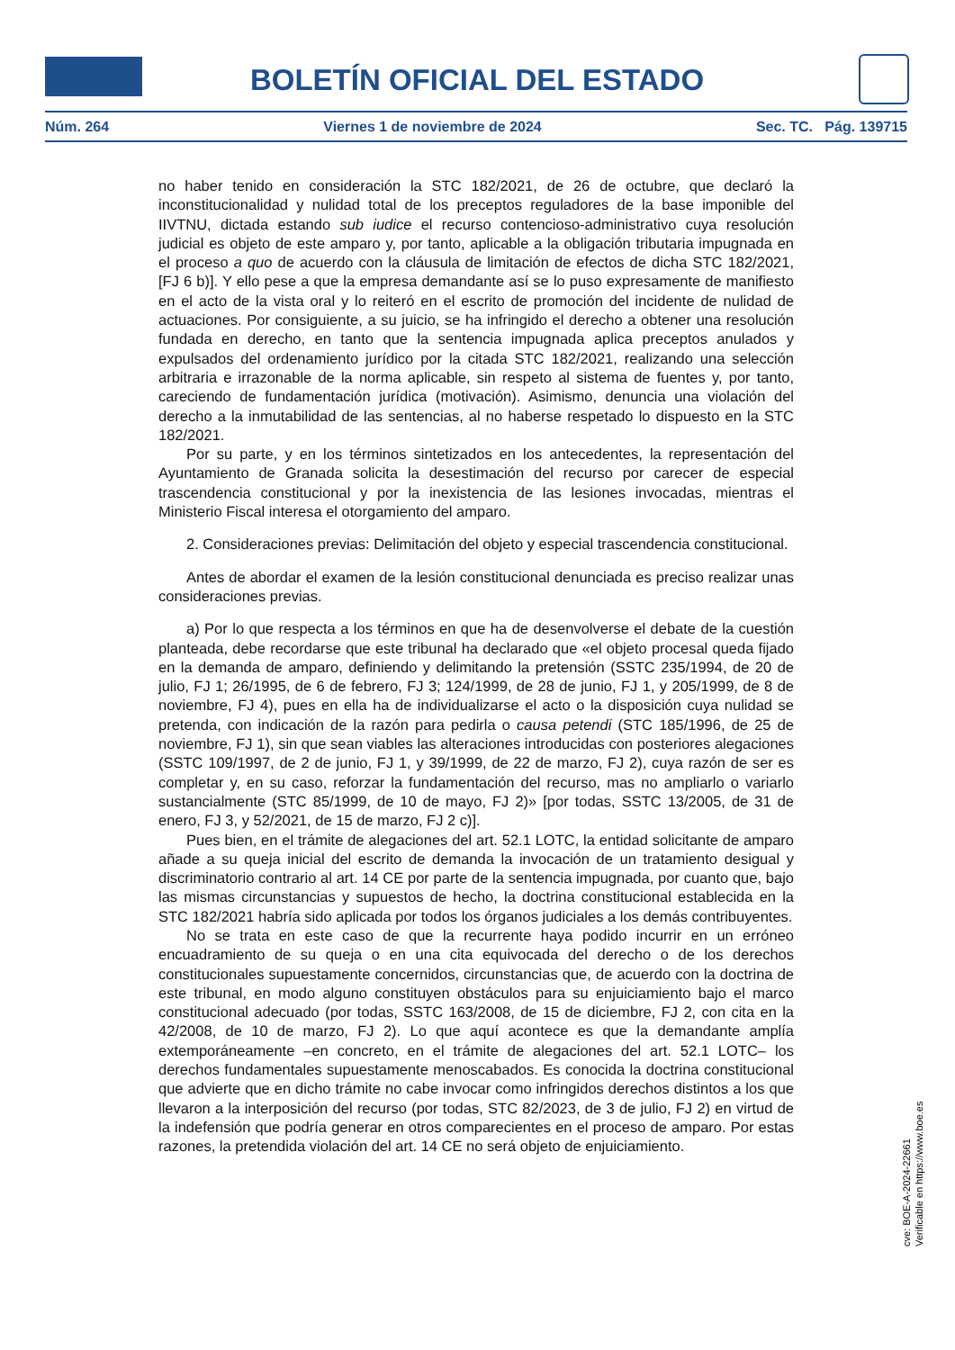BOLETÍN OFICIAL DEL ESTADO
Núm. 264 Viernes 1 de noviembre de 2024 Sec. TC. Pág. 139715
no haber tenido en consideración la STC 182/2021, de 26 de octubre, que declaró la inconstitucionalidad y nulidad total de los preceptos reguladores de la base imponible del IIVTNU, dictada estando sub iudice el recurso contencioso-administrativo cuya resolución judicial es objeto de este amparo y, por tanto, aplicable a la obligación tributaria impugnada en el proceso a quo de acuerdo con la cláusula de limitación de efectos de dicha STC 182/2021, [FJ 6 b)]. Y ello pese a que la empresa demandante así se lo puso expresamente de manifiesto en el acto de la vista oral y lo reiteró en el escrito de promoción del incidente de nulidad de actuaciones. Por consiguiente, a su juicio, se ha infringido el derecho a obtener una resolución fundada en derecho, en tanto que la sentencia impugnada aplica preceptos anulados y expulsados del ordenamiento jurídico por la citada STC 182/2021, realizando una selección arbitraria e irrazonable de la norma aplicable, sin respeto al sistema de fuentes y, por tanto, careciendo de fundamentación jurídica (motivación). Asimismo, denuncia una violación del derecho a la inmutabilidad de las sentencias, al no haberse respetado lo dispuesto en la STC 182/2021.
Por su parte, y en los términos sintetizados en los antecedentes, la representación del Ayuntamiento de Granada solicita la desestimación del recurso por carecer de especial trascendencia constitucional y por la inexistencia de las lesiones invocadas, mientras el Ministerio Fiscal interesa el otorgamiento del amparo.
2. Consideraciones previas: Delimitación del objeto y especial trascendencia constitucional.
Antes de abordar el examen de la lesión constitucional denunciada es preciso realizar unas consideraciones previas.
a) Por lo que respecta a los términos en que ha de desenvolverse el debate de la cuestión planteada, debe recordarse que este tribunal ha declarado que «el objeto procesal queda fijado en la demanda de amparo, definiendo y delimitando la pretensión (SSTC 235/1994, de 20 de julio, FJ 1; 26/1995, de 6 de febrero, FJ 3; 124/1999, de 28 de junio, FJ 1, y 205/1999, de 8 de noviembre, FJ 4), pues en ella ha de individualizarse el acto o la disposición cuya nulidad se pretenda, con indicación de la razón para pedirla o causa petendi (STC 185/1996, de 25 de noviembre, FJ 1), sin que sean viables las alteraciones introducidas con posteriores alegaciones (SSTC 109/1997, de 2 de junio, FJ 1, y 39/1999, de 22 de marzo, FJ 2), cuya razón de ser es completar y, en su caso, reforzar la fundamentación del recurso, mas no ampliarlo o variarlo sustancialmente (STC 85/1999, de 10 de mayo, FJ 2)» [por todas, SSTC 13/2005, de 31 de enero, FJ 3, y 52/2021, de 15 de marzo, FJ 2 c)].
Pues bien, en el trámite de alegaciones del art. 52.1 LOTC, la entidad solicitante de amparo añade a su queja inicial del escrito de demanda la invocación de un tratamiento desigual y discriminatorio contrario al art. 14 CE por parte de la sentencia impugnada, por cuanto que, bajo las mismas circunstancias y supuestos de hecho, la doctrina constitucional establecida en la STC 182/2021 habría sido aplicada por todos los órganos judiciales a los demás contribuyentes.
No se trata en este caso de que la recurrente haya podido incurrir en un erróneo encuadramiento de su queja o en una cita equivocada del derecho o de los derechos constitucionales supuestamente concernidos, circunstancias que, de acuerdo con la doctrina de este tribunal, en modo alguno constituyen obstáculos para su enjuiciamiento bajo el marco constitucional adecuado (por todas, SSTC 163/2008, de 15 de diciembre, FJ 2, con cita en la 42/2008, de 10 de marzo, FJ 2). Lo que aquí acontece es que la demandante amplía extemporáneamente –en concreto, en el trámite de alegaciones del art. 52.1 LOTC– los derechos fundamentales supuestamente menoscabados. Es conocida la doctrina constitucional que advierte que en dicho trámite no cabe invocar como infringidos derechos distintos a los que llevaron a la interposición del recurso (por todas, STC 82/2023, de 3 de julio, FJ 2) en virtud de la indefensión que podría generar en otros comparecientes en el proceso de amparo. Por estas razones, la pretendida violación del art. 14 CE no será objeto de enjuiciamiento.
cve: BOE-A-2024-22661
Verificable en https://www.boe.es